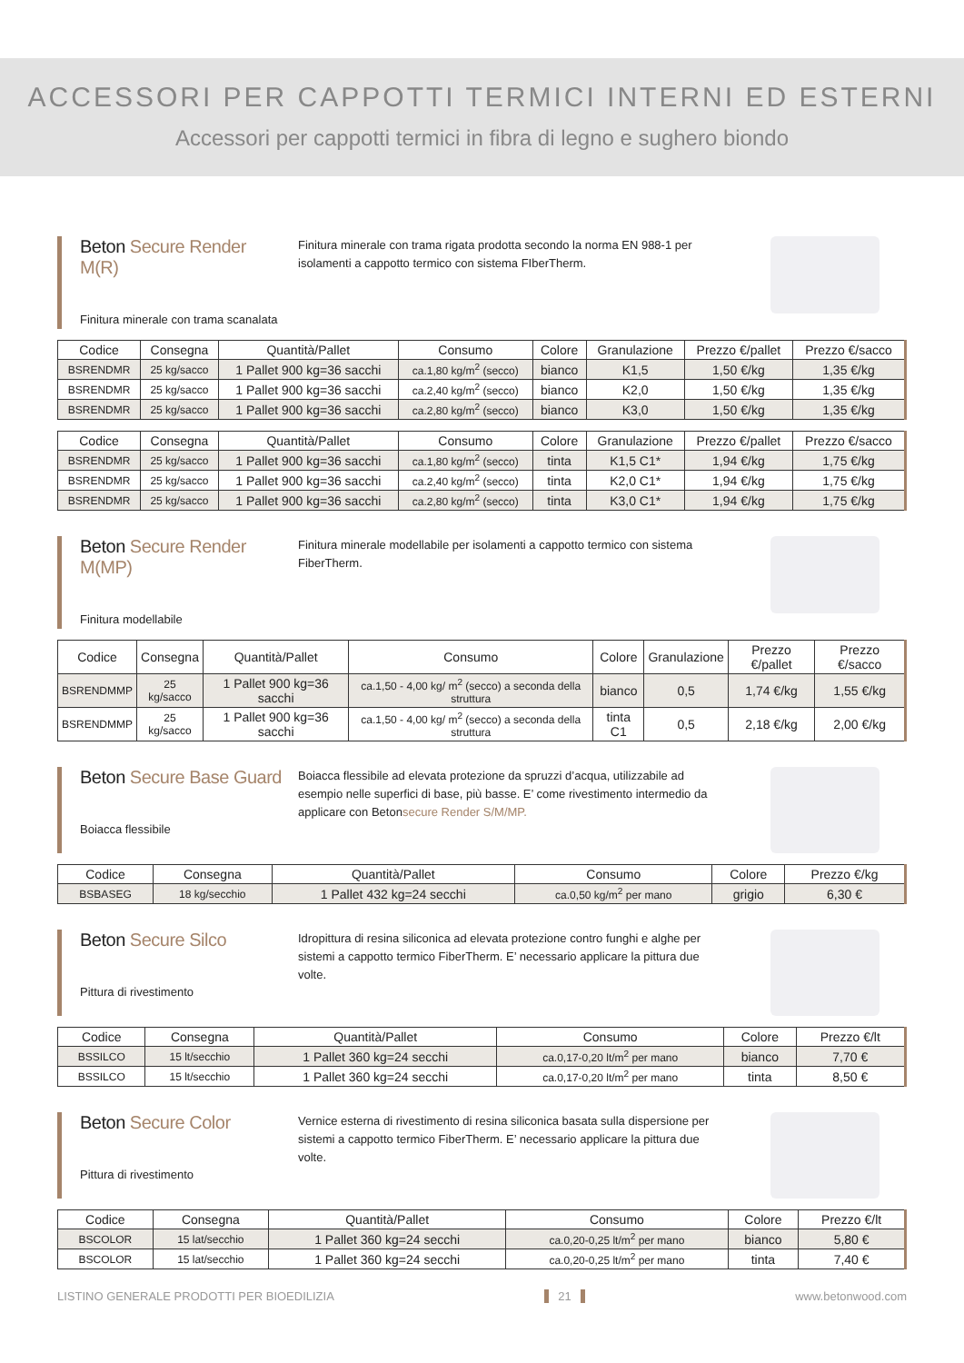ACCESSORI PER CAPPOTTI TERMICI INTERNI ED ESTERNI
Accessori per cappotti termici in fibra di legno e sughero biondo
Beton Secure Render M(R)
Finitura minerale con trama scanalata
Finitura minerale con trama rigata prodotta secondo la norma EN 988-1 per isolamenti a cappotto termico con sistema FIberTherm.
| Codice | Consegna | Quantità/Pallet | Consumo | Colore | Granulazione | Prezzo €/pallet | Prezzo €/sacco |
| --- | --- | --- | --- | --- | --- | --- | --- |
| BSRENDMR | 25 kg/sacco | 1 Pallet 900 kg=36 sacchi | ca.1,80 kg/m<sup>2</sup> (secco) | bianco | K1,5 | 1,50 €/kg | 1,35 €/kg |
| BSRENDMR | 25 kg/sacco | 1 Pallet 900 kg=36 sacchi | ca.2,40 kg/m<sup>2</sup> (secco) | bianco | K2,0 | 1,50 €/kg | 1,35 €/kg |
| BSRENDMR | 25 kg/sacco | 1 Pallet 900 kg=36 sacchi | ca.2,80 kg/m<sup>2</sup> (secco) | bianco | K3,0 | 1,50 €/kg | 1,35 €/kg |
| Codice | Consegna | Quantità/Pallet | Consumo | Colore | Granulazione | Prezzo €/pallet | Prezzo €/sacco |
| --- | --- | --- | --- | --- | --- | --- | --- |
| BSRENDMR | 25 kg/sacco | 1 Pallet 900 kg=36 sacchi | ca.1,80 kg/m<sup>2</sup> (secco) | tinta | K1,5 C1* | 1,94 €/kg | 1,75 €/kg |
| BSRENDMR | 25 kg/sacco | 1 Pallet 900 kg=36 sacchi | ca.2,40 kg/m<sup>2</sup> (secco) | tinta | K2,0 C1* | 1,94 €/kg | 1,75 €/kg |
| BSRENDMR | 25 kg/sacco | 1 Pallet 900 kg=36 sacchi | ca.2,80 kg/m<sup>2</sup> (secco) | tinta | K3,0 C1* | 1,94 €/kg | 1,75 €/kg |
Beton Secure Render M(MP)
Finitura modellabile
Finitura minerale modellabile per isolamenti a cappotto termico con sistema FiberTherm.
| Codice | Consegna | Quantità/Pallet | Consumo | Colore | Granulazione | Prezzo €/pallet | Prezzo €/sacco |
| --- | --- | --- | --- | --- | --- | --- | --- |
| BSRENDMMP | 25 kg/sacco | 1 Pallet 900 kg=36 sacchi | ca.1,50 - 4,00 kg/ m<sup>2</sup> (secco) a seconda della struttura | bianco | 0,5 | 1,74 €/kg | 1,55 €/kg |
| BSRENDMMP | 25 kg/sacco | 1 Pallet 900 kg=36 sacchi | ca.1,50 - 4,00 kg/ m<sup>2</sup> (secco) a seconda della struttura | tinta C1 | 0,5 | 2,18 €/kg | 2,00 €/kg |
Beton Secure Base Guard
Boiacca flessibile
Boiacca flessibile ad elevata protezione da spruzzi d’acqua, utilizzabile ad esempio nelle superfici di base, più basse. E’ come rivestimento intermedio da applicare con Betonsecure Render S/M/MP.
| Codice | Consegna | Quantità/Pallet | Consumo | Colore | Prezzo €/kg |
| --- | --- | --- | --- | --- | --- |
| BSBASEG | 18 kg/secchio | 1 Pallet 432 kg=24 secchi | ca.0,50 kg/m<sup>2</sup> per mano | grigio | 6,30 € |
Beton Secure Silco
Pittura di rivestimento
Idropittura di resina siliconica ad elevata protezione contro funghi e alghe per sistemi a cappotto termico FiberTherm. E’ necessario applicare la pittura due volte.
| Codice | Consegna | Quantità/Pallet | Consumo | Colore | Prezzo €/lt |
| --- | --- | --- | --- | --- | --- |
| BSSILCO | 15 lt/secchio | 1 Pallet 360 kg=24 secchi | ca.0,17-0,20 lt/m<sup>2</sup> per mano | bianco | 7,70 € |
| BSSILCO | 15 lt/secchio | 1 Pallet 360 kg=24 secchi | ca.0,17-0,20 lt/m<sup>2</sup> per mano | tinta | 8,50 € |
Beton Secure Color
Pittura di rivestimento
Vernice esterna di rivestimento di resina siliconica basata sulla dispersione per sistemi a cappotto termico FiberTherm. E’ necessario applicare la pittura due volte.
| Codice | Consegna | Quantità/Pallet | Consumo | Colore | Prezzo €/lt |
| --- | --- | --- | --- | --- | --- |
| BSCOLOR | 15 lat/secchio | 1 Pallet 360 kg=24 secchi | ca.0,20-0,25 lt/m<sup>2</sup> per mano | bianco | 5,80 € |
| BSCOLOR | 15 lat/secchio | 1 Pallet 360 kg=24 secchi | ca.0,20-0,25 lt/m<sup>2</sup> per mano | tinta | 7,40 € |
LISTINO GENERALE PRODOTTI PER BIOEDILIZIA 21 www.betonwood.com